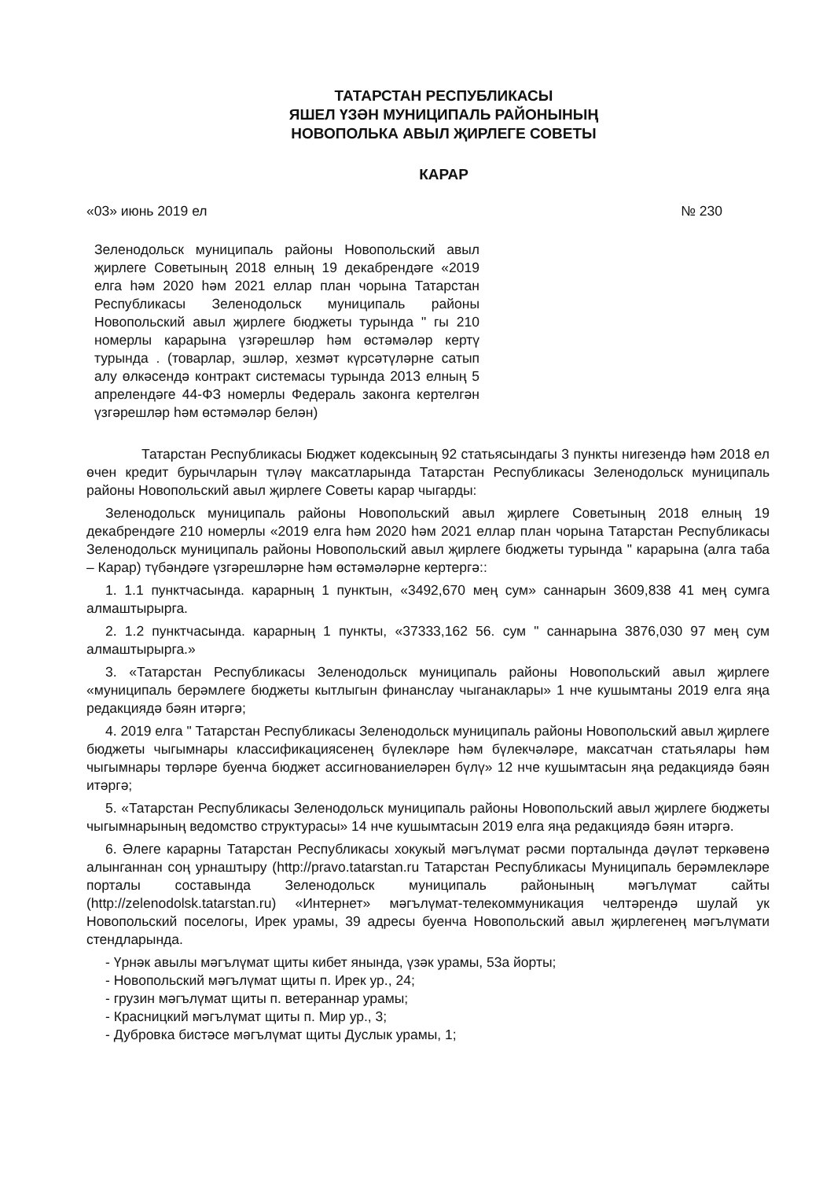ТАТАРСТАН РЕСПУБЛИКАСЫ
ЯШЕЛ ҮЗӘН МУНИЦИПАЛЬ РАЙОНЫНЫҢ
НОВОПОЛЬКА АВЫЛ ҖИРЛЕГЕ СОВЕТЫ
КАРАР
«03» июнь 2019 ел № 230
Зеленодольск муниципаль районы Новопольский авыл җирлеге Советының 2018 елның 19 декабрендәге «2019 елга һәм 2020 һәм 2021 еллар план чорына Татарстан Республикасы Зеленодольск муниципаль районы Новопольский авыл җирлеге бюджеты турында " гы 210 номерлы карарына үзгәрешләр һәм өстәмәләр кертү турында . (товарлар, эшләр, хезмәт күрсәтүләрне сатып алу өлкәсендә контракт системасы турында 2013 елның 5 апрелендәге 44-ФЗ номерлы Федераль законга кертелгән үзгәрешләр һәм өстәмәләр белән)
Татарстан Республикасы Бюджет кодексының 92 статьясындагы 3 пункты нигезендә һәм 2018 ел өчен кредит бурычларын түләү максатларында Татарстан Республикасы Зеленодольск муниципаль районы Новопольский авыл җирлеге Советы карар чыгарды:
Зеленодольск муниципаль районы Новопольский авыл җирлеге Советының 2018 елның 19 декабрендәге 210 номерлы «2019 елга һәм 2020 һәм 2021 еллар план чорына Татарстан Республикасы Зеленодольск муниципаль районы Новопольский авыл җирлеге бюджеты турында " карарына (алга таба – Карар) түбәндәге үзгәрешләрне һәм өстәмәләрне кертергә::
1. 1.1 пунктчасында. карарның 1 пунктын, «3492,670 мең сум» саннарын 3609,838 41 мең сумга алмаштырырга.
2. 1.2 пунктчасында. карарның 1 пункты, «37333,162 56. сум " саннарына 3876,030 97 мең сум алмаштырырга.»
3. «Татарстан Республикасы Зеленодольск муниципаль районы Новопольский авыл җирлеге «муниципаль берәмлеге бюджеты кытлыгын финанслау чыганаклары» 1 нче кушымтаны 2019 елга яңа редакциядә бәян итәргә;
4. 2019 елга " Татарстан Республикасы Зеленодольск муниципаль районы Новопольский авыл җирлеге бюджеты чыгымнары классификациясенең бүлекләре һәм бүлекчәләре, максатчан статьялары һәм чыгымнары төрләре буенча бюджет ассигнованиеләрен бүлү» 12 нче кушымтасын яңа редакциядә бәян итәргә;
5. «Татарстан Республикасы Зеленодольск муниципаль районы Новопольский авыл җирлеге бюджеты чыгымнарының ведомство структурасы» 14 нче кушымтасын 2019 елга яңа редакциядә бәян итәргә.
6. Әлеге карарны Татарстан Республикасы хокукый мәгълүмат рәсми порталында дәүләт теркәвенә алынганнан соң урнаштыру (http://pravo.tatarstan.ru Татарстан Республикасы Муниципаль берәмлекләре порталы составында Зеленодольск муниципаль районының мәгълүмат сайты (http://zelenodolsk.tatarstan.ru) «Интернет» мәгълүмат-телекоммуникация челтәрендә шулай ук Новопольский поселогы, Ирек урамы, 39 адресы буенча Новопольский авыл җирлегенең мәгълүмати стендларында.
- Үрнәк авылы мәгълүмат щиты кибет янында, үзәк урамы, 53а йорты;
- Новопольский мәгълүмат щиты п. Ирек ур., 24;
- грузин мәгълүмат щиты п. ветераннар урамы;
- Красницкий мәгълүмат щиты п. Мир ур., 3;
- Дубровка бистәсе мәгълүмат щиты Дуслык урамы, 1;